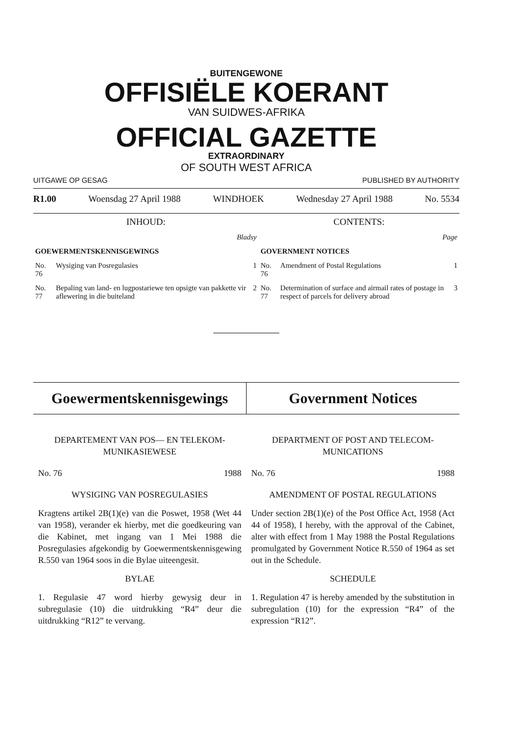BUITENGEWONE
OFFISIËLE KOERANT
VAN SUIDWES-AFRIKA
OFFICIAL GAZETTE
EXTRAORDINARY
OF SOUTH WEST AFRICA
UITGAWE OP GESAG PUBLISHED BY AUTHORITY
R1.00 Woensdag 27 April 1988 WINDHOEK Wednesday 27 April 1988 No. 5534
| INHOUD: | | | CONTENTS: | | |
| Bladsy | | | Page | | |
| GOEWERMENTSKENNISGEWINGS | | | GOVERNMENT NOTICES | | |
| No. 76 | Wysiging van Posregulasies | 1 | No. 76 | Amendment of Postal Regulations | 1 |
| No. 77 | Bepaling van land- en lugpostariewe ten opsigte van pakkette vir aflewering in die buiteland | 2 | No. 77 | Determination of surface and airmail rates of postage in respect of parcels for delivery abroad | 3 |
Goewermentskennisgewings Government Notices
DEPARTEMENT VAN POS— EN TELEKOM-
MUNIKASIEWESE
No. 76 1988
WYSIGING VAN POSREGULASIES
Kragtens artikel 2B(1)(e) van die Poswet, 1958 (Wet 44 van 1958), verander ek hierby, met die goedkeuring van die Kabinet, met ingang van 1 Mei 1988 die Posregulasies afgekondig by Goewermentskennisgewing R.550 van 1964 soos in die Bylae uiteengesit.
BYLAE
1. Regulasie 47 word hierby gewysig deur in subregulasie (10) die uitdrukking “R4” deur die uitdrukking “R12” te vervang.
DEPARTMENT OF POST AND TELECOM-
MUNICATIONS
No. 76 1988
AMENDMENT OF POSTAL REGULATIONS
Under section 2B(1)(e) of the Post Office Act, 1958 (Act 44 of 1958), I hereby, with the approval of the Cabinet, alter with effect from 1 May 1988 the Postal Regulations promulgated by Government Notice R.550 of 1964 as set out in the Schedule.
SCHEDULE
1. Regulation 47 is hereby amended by the substitution in subregulation (10) for the expression “R4” of the expression “R12”.